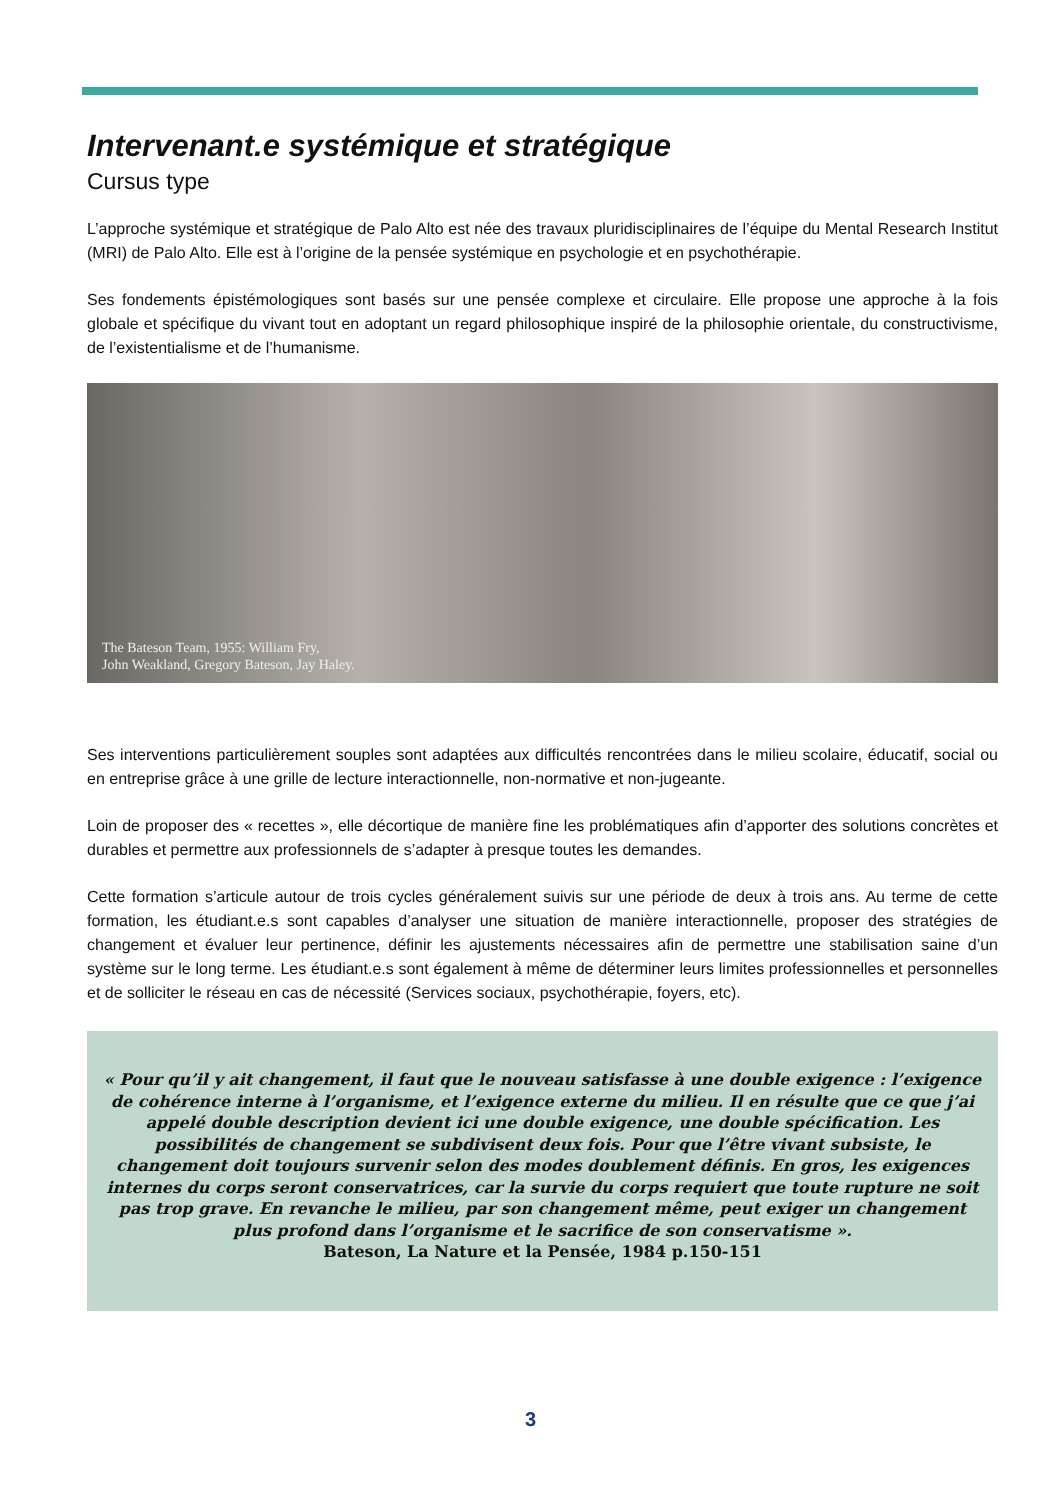Intervenant.e systémique et stratégique
Cursus type
L’approche systémique et stratégique de Palo Alto est née des travaux pluridisciplinaires de l’équipe du Mental Research Institut (MRI) de Palo Alto. Elle est à l’origine de la pensée systémique en psychologie et en psychothérapie.
Ses fondements épistémologiques sont basés sur une pensée complexe et circulaire. Elle propose une approche à la fois globale et spécifique du vivant tout en adoptant un regard philosophique inspiré de la philosophie orientale, du constructivisme, de l’existentialisme et de l’humanisme.
The Bateson Team, 1955: William Fry,
John Weakland, Gregory Bateson, Jay Haley.
Ses interventions particulièrement souples sont adaptées aux difficultés rencontrées dans le milieu scolaire, éducatif, social ou en entreprise grâce à une grille de lecture interactionnelle, non-normative et non-jugeante.
Loin de proposer des « recettes », elle décortique de manière fine les problématiques afin d’apporter des solutions concrètes et durables et permettre aux professionnels de s’adapter à presque toutes les demandes.
Cette formation s’articule autour de trois cycles généralement suivis sur une période de deux à trois ans. Au terme de cette formation, les étudiant.e.s sont capables d’analyser une situation de manière interactionnelle, proposer des stratégies de changement et évaluer leur pertinence, définir les ajustements nécessaires afin de permettre une stabilisation saine d’un système sur le long terme. Les étudiant.e.s sont également à même de déterminer leurs limites professionnelles et personnelles et de solliciter le réseau en cas de nécessité (Services sociaux, psychothérapie, foyers, etc).
« Pour qu’il y ait changement, il faut que le nouveau satisfasse à une double exigence : l’exigence de cohérence interne à l’organisme, et l’exigence externe du milieu. Il en résulte que ce que j’ai appelé double description devient ici une double exigence, une double spécification. Les possibilités de changement se subdivisent deux fois. Pour que l’être vivant subsiste, le changement doit toujours survenir selon des modes doublement définis. En gros, les exigences internes du corps seront conservatrices, car la survie du corps requiert que toute rupture ne soit pas trop grave. En revanche le milieu, par son changement même, peut exiger un changement plus profond dans l’organisme et le sacrifice de son conservatisme ».
Bateson, La Nature et la Pensée, 1984 p.150-151
3